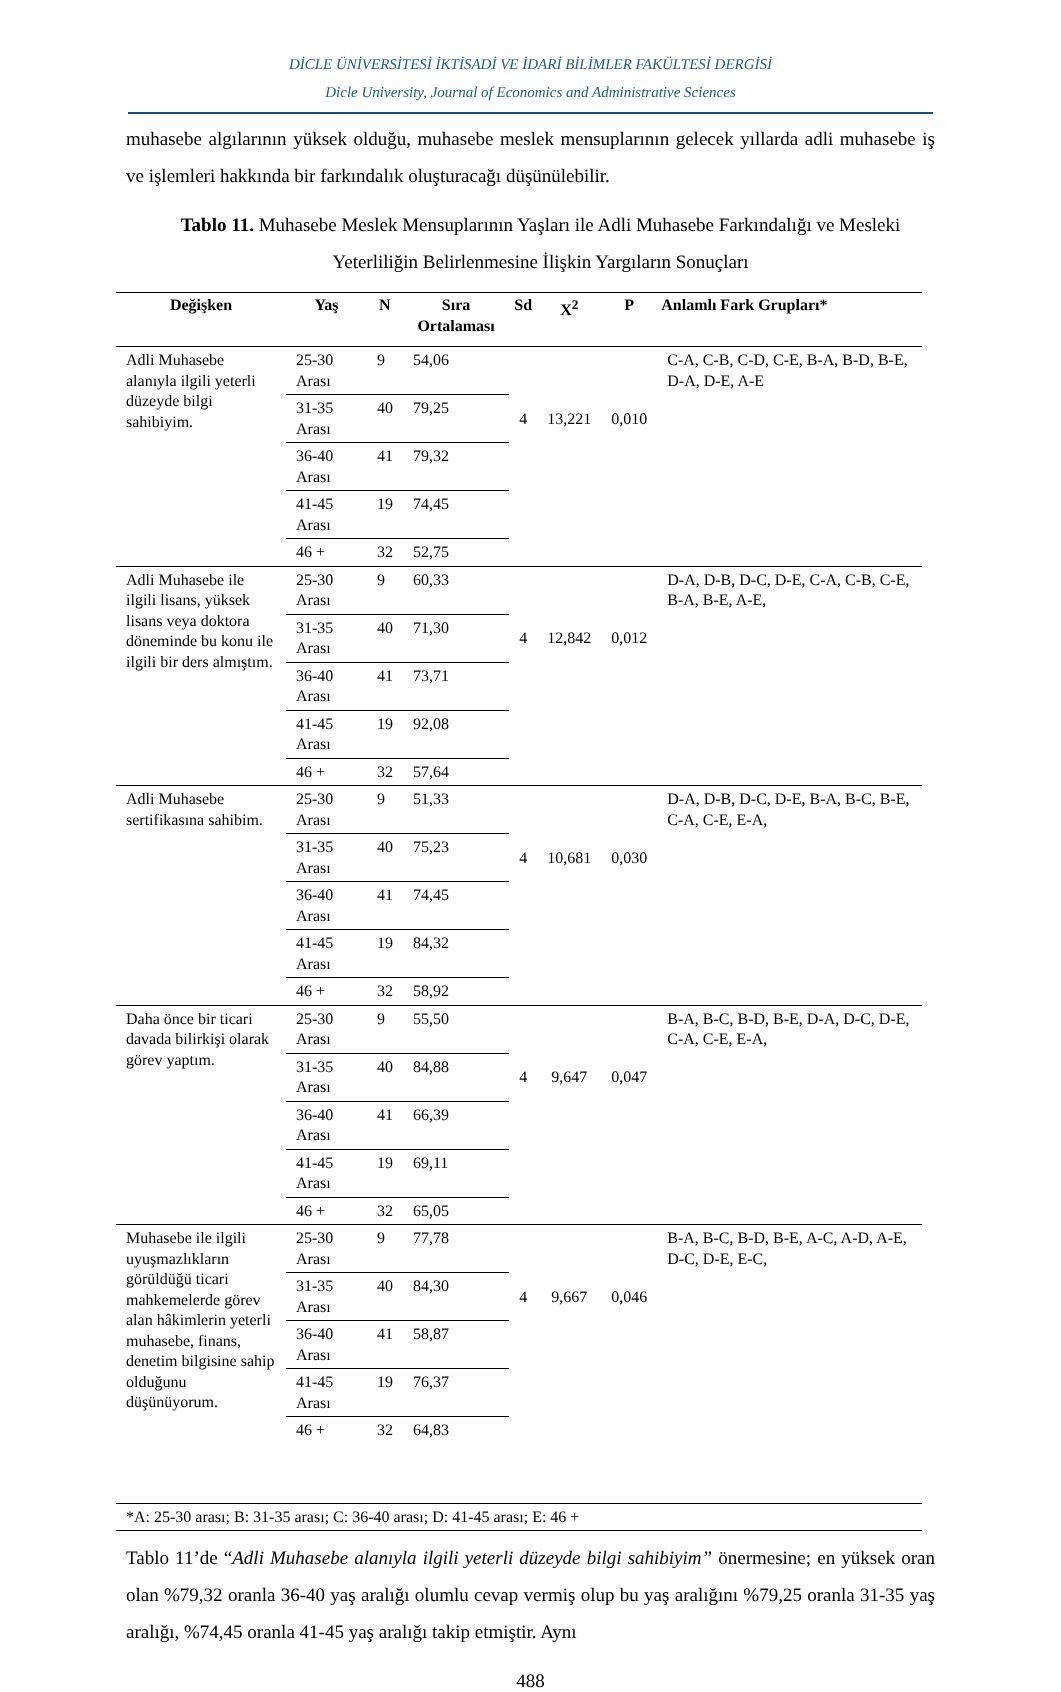DİCLE ÜNİVERSİTESİ İKTİSADİ VE İDARİ BİLİMLER FAKÜLTESİ DERGİSİ
Dicle University, Journal of Economics and Administrative Sciences
muhasebe algılarının yüksek olduğu, muhasebe meslek mensuplarının gelecek yıllarda adli muhasebe iş ve işlemleri hakkında bir farkındalık oluşturacağı düşünülebilir.
Tablo 11. Muhasebe Meslek Mensuplarının Yaşları ile Adli Muhasebe Farkındalığı ve Mesleki Yeterliliğin Belirlenmesine İlişkin Yargıların Sonuçları
| Değişken | Yaş | N | Sıra Ortalaması | Sd | X<sup>2</sup> | P | Anlamlı Fark Grupları* |
| --- | --- | --- | --- | --- | --- | --- | --- |
| Adli Muhasebe alanıyla ilgili yeterli düzeyde bilgi sahibiyim. | 25-30 Arası | 9 | 54,06 | 4 | 13,221 | 0,010 | C-A, C-B, C-D, C-E, B-A, B-D, B-E, D-A, D-E, A-E |
| | 31-35 Arası | 40 | 79,25 | | | | |
| | 36-40 Arası | 41 | 79,32 | | | | |
| | 41-45 Arası | 19 | 74,45 | | | | |
| | 46 + | 32 | 52,75 | | | | |
| Adli Muhasebe ile ilgili lisans, yüksek lisans veya doktora döneminde bu konu ile ilgili bir ders almıştım. | 25-30 Arası | 9 | 60,33 | 4 | 12,842 | 0,012 | D-A, D-B, D-C, D-E, C-A, C-B, C-E, B-A, B-E, A-E, |
| | 31-35 Arası | 40 | 71,30 | | | | |
| | 36-40 Arası | 41 | 73,71 | | | | |
| | 41-45 Arası | 19 | 92,08 | | | | |
| | 46 + | 32 | 57,64 | | | | |
| Adli Muhasebe sertifikasına sahibim. | 25-30 Arası | 9 | 51,33 | 4 | 10,681 | 0,030 | D-A, D-B, D-C, D-E, B-A, B-C, B-E, C-A, C-E, E-A, |
| | 31-35 Arası | 40 | 75,23 | | | | |
| | 36-40 Arası | 41 | 74,45 | | | | |
| | 41-45 Arası | 19 | 84,32 | | | | |
| | 46 + | 32 | 58,92 | | | | |
| Daha önce bir ticari davada bilirkişi olarak görev yaptım. | 25-30 Arası | 9 | 55,50 | 4 | 9,647 | 0,047 | B-A, B-C, B-D, B-E, D-A, D-C, D-E, C-A, C-E, E-A, |
| | 31-35 Arası | 40 | 84,88 | | | | |
| | 36-40 Arası | 41 | 66,39 | | | | |
| | 41-45 Arası | 19 | 69,11 | | | | |
| | 46 + | 32 | 65,05 | | | | |
| Muhasebe ile ilgili uyuşmazlıkların görüldüğü ticari mahkemelerde görev alan hâkimlerin yeterli muhasebe, finans, denetim bilgisine sahip olduğunu düşünüyorum. | 25-30 Arası | 9 | 77,78 | 4 | 9,667 | 0,046 | B-A, B-C, B-D, B-E, A-C, A-D, A-E, D-C, D-E, E-C, |
| | 31-35 Arası | 40 | 84,30 | | | | |
| | 36-40 Arası | 41 | 58,87 | | | | |
| | 41-45 Arası | 19 | 76,37 | | | | |
| | 46 + | 32 | 64,83 | | | | |
| *A: 25-30 arası; B: 31-35 arası; C: 36-40 arası; D: 41-45 arası; E: 46 + | | | | | | | |
Tablo 11’de “Adli Muhasebe alanıyla ilgili yeterli düzeyde bilgi sahibiyim” önermesine; en yüksek oran olan %79,32 oranla 36-40 yaş aralığı olumlu cevap vermiş olup bu yaş aralığını %79,25 oranla 31-35 yaş aralığı, %74,45 oranla 41-45 yaş aralığı takip etmiştir. Aynı
488